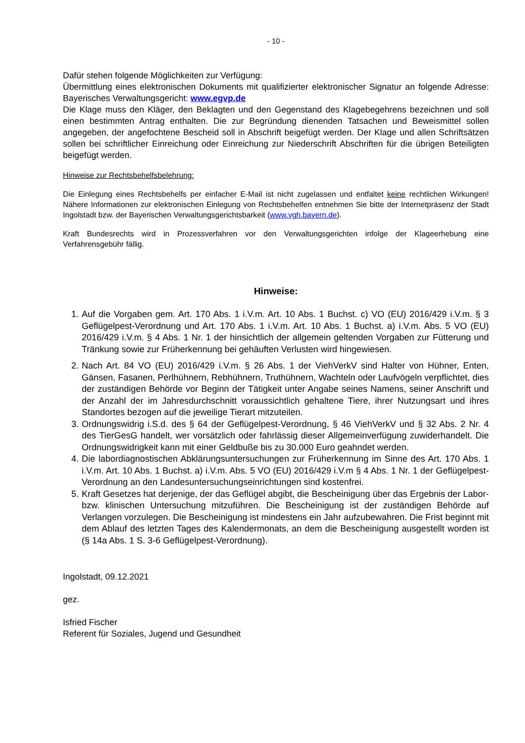- 10 -
Dafür stehen folgende Möglichkeiten zur Verfügung:
Übermittlung eines elektronischen Dokuments mit qualifizierter elektronischer Signatur an folgende Adresse: Bayerisches Verwaltungsgericht: www.egvp.de
Die Klage muss den Kläger, den Beklagten und den Gegenstand des Klagebegehrens bezeichnen und soll einen bestimmten Antrag enthalten. Die zur Begründung dienenden Tatsachen und Beweismittel sollen angegeben, der angefochtene Bescheid soll in Abschrift beigefügt werden. Der Klage und allen Schriftsätzen sollen bei schriftlicher Einreichung oder Einreichung zur Niederschrift Abschriften für die übrigen Beteiligten beigefügt werden.
Hinweise zur Rechtsbehelfsbelehrung:
Die Einlegung eines Rechtsbehelfs per einfacher E-Mail ist nicht zugelassen und entfaltet keine rechtlichen Wirkungen! Nähere Informationen zur elektronischen Einlegung von Rechtsbehelfen entnehmen Sie bitte der Internetpräsenz der Stadt Ingolstadt bzw. der Bayerischen Verwaltungsgerichtsbarkeit (www.vgh.bayern.de).
Kraft Bundesrechts wird in Prozessverfahren vor den Verwaltungsgerichten infolge der Klageerhebung eine Verfahrensgebühr fällig.
Hinweise:
1. Auf die Vorgaben gem. Art. 170 Abs. 1 i.V.m. Art. 10 Abs. 1 Buchst. c) VO (EU) 2016/429 i.V.m. § 3 Geflügelpest-Verordnung und Art. 170 Abs. 1 i.V.m. Art. 10 Abs. 1 Buchst. a) i.V.m. Abs. 5 VO (EU) 2016/429 i.V.m. § 4 Abs. 1 Nr. 1 der hinsichtlich der allgemein geltenden Vorgaben zur Fütterung und Tränkung sowie zur Früherkennung bei gehäuften Verlusten wird hingewiesen.
2. Nach Art. 84 VO (EU) 2016/429 i.V.m. § 26 Abs. 1 der ViehVerkV sind Halter von Hühner, Enten, Gänsen, Fasanen, Perlhühnern, Rebhühnern, Truthühnern, Wachteln oder Laufvögeln verpflichtet, dies der zuständigen Behörde vor Beginn der Tätigkeit unter Angabe seines Namens, seiner Anschrift und der Anzahl der im Jahresdurchschnitt voraussichtlich gehaltene Tiere, ihrer Nutzungsart und ihres Standortes bezogen auf die jeweilige Tierart mitzuteilen.
3. Ordnungswidrig i.S.d. des § 64 der Geflügelpest-Verordnung, § 46 ViehVerkV und § 32 Abs. 2 Nr. 4 des TierGesG handelt, wer vorsätzlich oder fahrlässig dieser Allgemeinverfügung zuwiderhandelt. Die Ordnungswidrigkeit kann mit einer Geldbuße bis zu 30.000 Euro geahndet werden.
4. Die labordiagnostischen Abklärungsuntersuchungen zur Früherkennung im Sinne des Art. 170 Abs. 1 i.V.m. Art. 10 Abs. 1 Buchst. a) i.V.m. Abs. 5 VO (EU) 2016/429 i.V.m § 4 Abs. 1 Nr. 1 der Geflügelpest-Verordnung an den Landesuntersuchungseinrichtungen sind kostenfrei.
5. Kraft Gesetzes hat derjenige, der das Geflügel abgibt, die Bescheinigung über das Ergebnis der Labor- bzw. klinischen Untersuchung mitzuführen. Die Bescheinigung ist der zuständigen Behörde auf Verlangen vorzulegen. Die Bescheinigung ist mindestens ein Jahr aufzubewahren. Die Frist beginnt mit dem Ablauf des letzten Tages des Kalendermonats, an dem die Bescheinigung ausgestellt worden ist (§ 14a Abs. 1 S. 3-6 Geflügelpest-Verordnung).
Ingolstadt, 09.12.2021
gez.
Isfried Fischer
Referent für Soziales, Jugend und Gesundheit